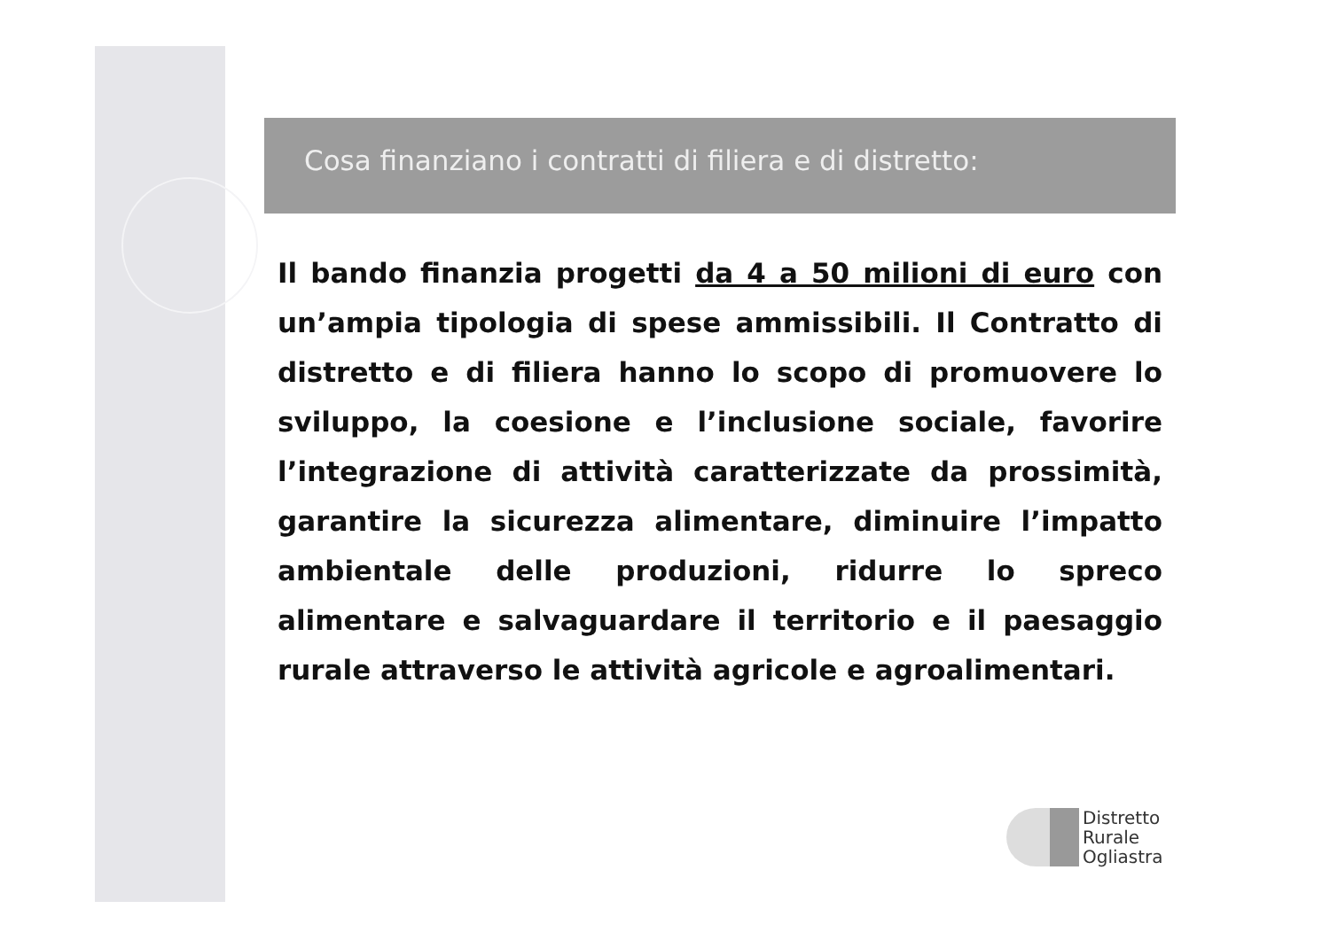Cosa finanziano i contratti di filiera e di distretto:
Il bando finanzia progetti da 4 a 50 milioni di euro con un’ampia tipologia di spese ammissibili. Il Contratto di distretto e di filiera hanno lo scopo di promuovere lo sviluppo, la coesione e l’inclusione sociale, favorire l’integrazione di attività caratterizzate da prossimità, garantire la sicurezza alimentare, diminuire l’impatto ambientale delle produzioni, ridurre lo spreco alimentare e salvaguardare il territorio e il paesaggio rurale attraverso le attività agricole e agroalimentari.
Distretto
Rurale
Ogliastra